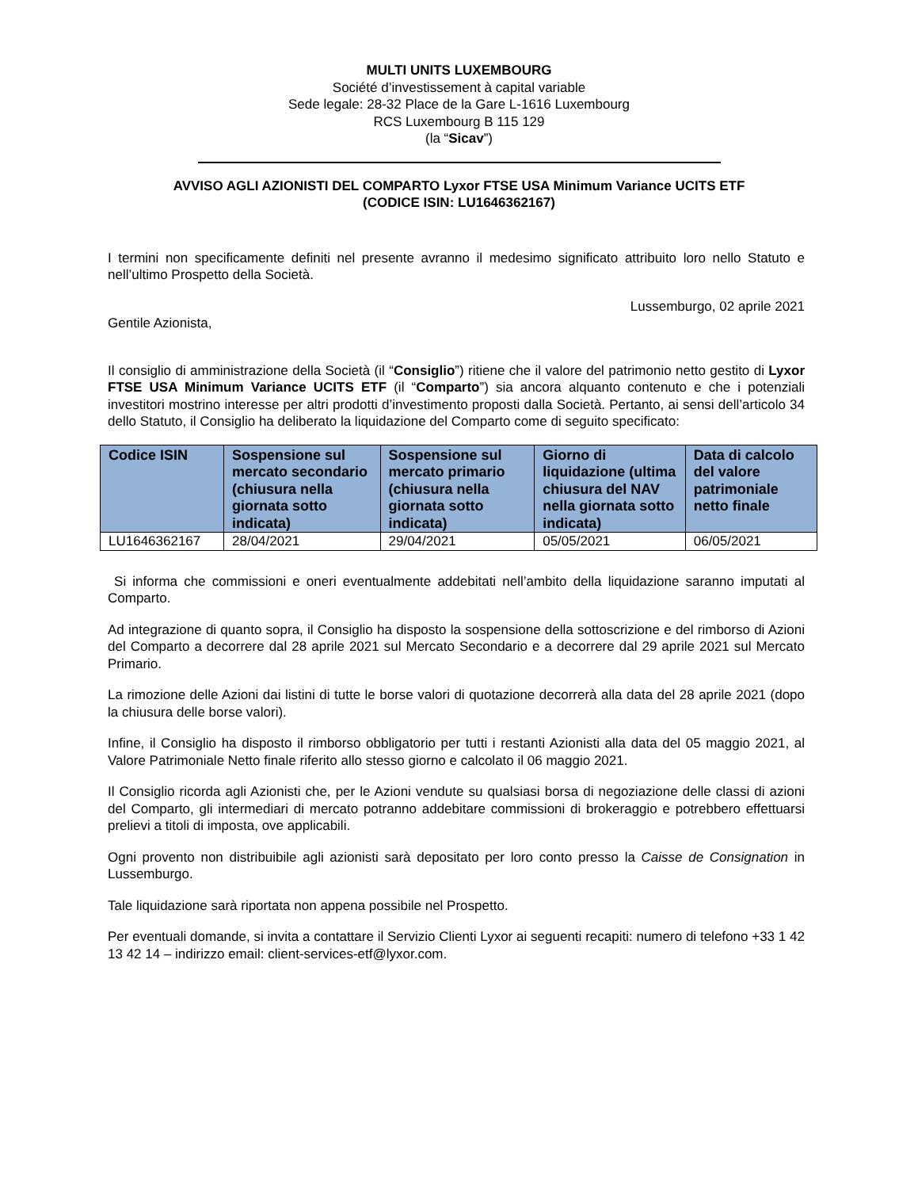MULTI UNITS LUXEMBOURG
Société d’investissement à capital variable
Sede legale: 28-32 Place de la Gare L-1616 Luxembourg
RCS Luxembourg B 115 129
(la “Sicav”)
AVVISO AGLI AZIONISTI DEL COMPARTO Lyxor FTSE USA Minimum Variance UCITS ETF
(CODICE ISIN: LU1646362167)
I termini non specificamente definiti nel presente avranno il medesimo significato attribuito loro nello Statuto e nell’ultimo Prospetto della Società.
Lussemburgo, 02 aprile 2021
Gentile Azionista,
Il consiglio di amministrazione della Società (il “Consiglio”) ritiene che il valore del patrimonio netto gestito di Lyxor FTSE USA Minimum Variance UCITS ETF (il “Comparto”) sia ancora alquanto contenuto e che i potenziali investitori mostrino interesse per altri prodotti d’investimento proposti dalla Società. Pertanto, ai sensi dell’articolo 34 dello Statuto, il Consiglio ha deliberato la liquidazione del Comparto come di seguito specificato:
| Codice ISIN | Sospensione sul mercato secondario (chiusura nella giornata sotto indicata) | Sospensione sul mercato primario (chiusura nella giornata sotto indicata) | Giorno di liquidazione (ultima chiusura del NAV nella giornata sotto indicata) | Data di calcolo del valore patrimoniale netto finale |
| --- | --- | --- | --- | --- |
| LU1646362167 | 28/04/2021 | 29/04/2021 | 05/05/2021 | 06/05/2021 |
Si informa che commissioni e oneri eventualmente addebitati nell’ambito della liquidazione saranno imputati al Comparto.
Ad integrazione di quanto sopra, il Consiglio ha disposto la sospensione della sottoscrizione e del rimborso di Azioni del Comparto a decorrere dal 28 aprile 2021 sul Mercato Secondario e a decorrere dal 29 aprile 2021 sul Mercato Primario.
La rimozione delle Azioni dai listini di tutte le borse valori di quotazione decorrerà alla data del 28 aprile 2021 (dopo la chiusura delle borse valori).
Infine, il Consiglio ha disposto il rimborso obbligatorio per tutti i restanti Azionisti alla data del 05 maggio 2021, al Valore Patrimoniale Netto finale riferito allo stesso giorno e calcolato il 06 maggio 2021.
Il Consiglio ricorda agli Azionisti che, per le Azioni vendute su qualsiasi borsa di negoziazione delle classi di azioni del Comparto, gli intermediari di mercato potranno addebitare commissioni di brokeraggio e potrebbero effettuarsi prelievi a titoli di imposta, ove applicabili.
Ogni provento non distribuibile agli azionisti sarà depositato per loro conto presso la Caisse de Consignation in Lussemburgo.
Tale liquidazione sarà riportata non appena possibile nel Prospetto.
Per eventuali domande, si invita a contattare il Servizio Clienti Lyxor ai seguenti recapiti: numero di telefono +33 1 42 13 42 14 – indirizzo email: client-services-etf@lyxor.com.